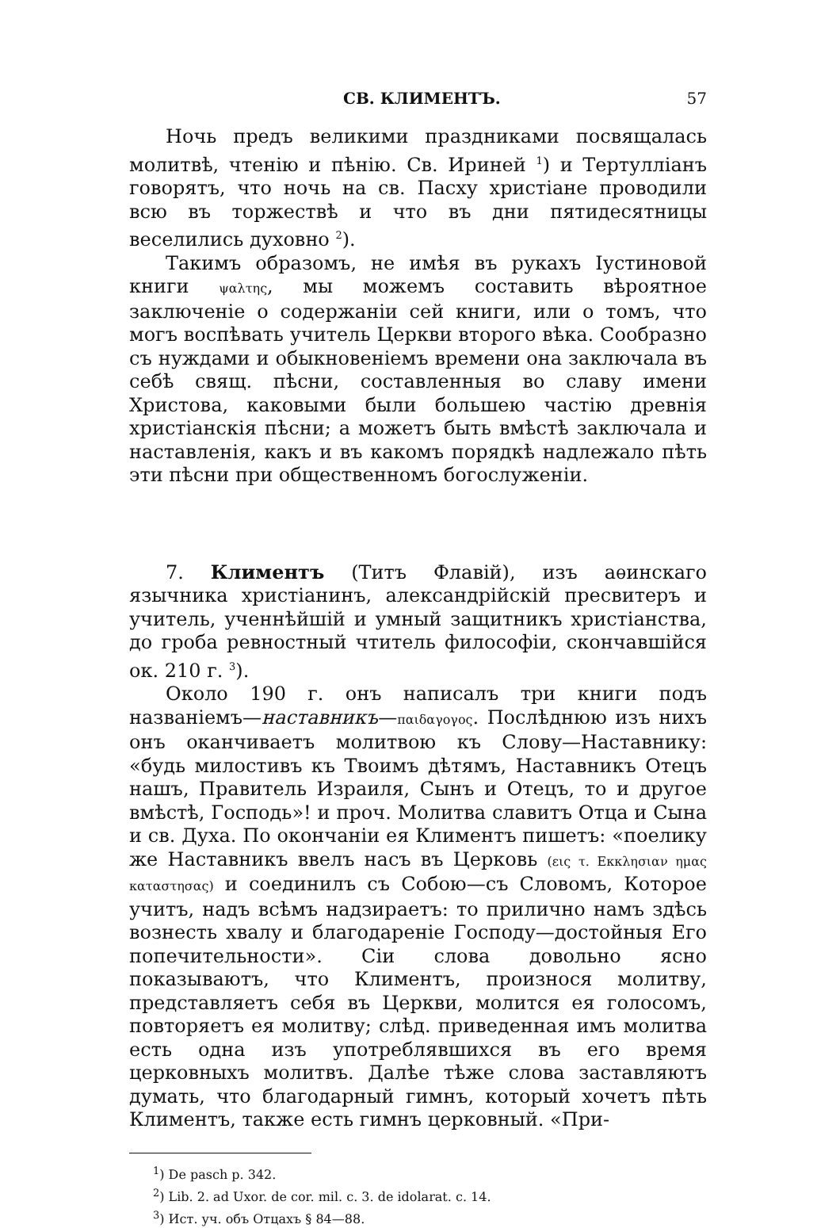СВ. КЛИМЕНТЪ. 57
Ночь предъ великими праздниками посвящалась молитвѣ, чтенію и пѣнію. Св. Ириней <sup>1</sup>) и Тертулліанъ говорятъ, что ночь на св. Пасху христіане проводили всю въ торжествѣ и что въ дни пятидесятницы веселились духовно <sup>2</sup>).
Такимъ образомъ, не имѣя въ рукахъ Іустиновой книги ψαλτης, мы можемъ составить вѣроятное заключеніе о содержаніи сей книги, или о томъ, что могъ воспѣвать учитель Церкви второго вѣка. Сообразно съ нуждами и обыкновеніемъ времени она заключала въ себѣ свящ. пѣсни, составленныя во славу имени Христова, каковыми были большею частію древнія христіанскія пѣсни; а можетъ быть вмѣстѣ заключала и наставленія, какъ и въ какомъ порядкѣ надлежало пѣть эти пѣсни при общественномъ богослуженіи.
7. Климентъ (Титъ Флавій), изъ аѳинскаго язычника христіанинъ, александрійскій пресвитеръ и учитель, ученнѣйшій и умный защитникъ христіанства, до гроба ревностный чтитель философіи, скончавшійся ок. 210 г. <sup>3</sup>).
Около 190 г. онъ написалъ три книги подъ названіемъ—наставникъ—παιδαγογος. Послѣднюю изъ нихъ онъ оканчиваетъ молитвою къ Слову—Наставнику: «будь милостивъ къ Твоимъ дѣтямъ, Наставникъ Отецъ нашъ, Правитель Израиля, Сынъ и Отецъ, то и другое вмѣстѣ, Господь»! и проч. Молитва славитъ Отца и Сына и св. Духа. По окончаніи ея Климентъ пишетъ: «поелику же Наставникъ ввелъ насъ въ Церковь (εις τ. Εκκλησιαν ημας καταστησας) и соединилъ съ Собою—съ Словомъ, Которое учитъ, надъ всѣмъ надзираетъ: то прилично намъ здѣсь вознесть хвалу и благодареніе Господу—достойныя Его попечительности». Сіи слова довольно ясно показываютъ, что Климентъ, произнося молитву, представляетъ себя въ Церкви, молится ея голосомъ, повторяетъ ея молитву; слѣд. приведенная имъ молитва есть одна изъ употреблявшихся въ его время церковныхъ молитвъ. Далѣе тѣже слова заставляютъ думать, что благодарный гимнъ, который хочетъ пѣть Климентъ, также есть гимнъ церковный. «При-
<sup>1</sup>) De pasch p. 342.
<sup>2</sup>) Lib. 2. ad Uxor. de cor. mil. c. 3. de idolarat. c. 14.
<sup>3</sup>) Ист. уч. объ Отцахъ § 84—88.